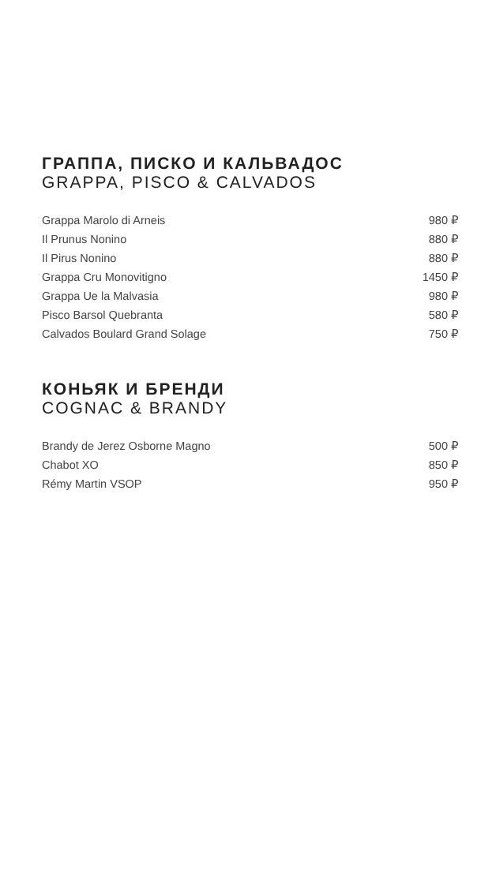ГРАППА, ПИСКО И КАЛЬВАДОС
GRAPPA, PISCO & CALVADOS
| Grappa Marolo di Arneis | 980 ₽ |
| Il Prunus Nonino | 880 ₽ |
| Il Pirus Nonino | 880 ₽ |
| Grappa Cru Monovitigno | 1450 ₽ |
| Grappa Ue la Malvasia | 980 ₽ |
| Pisco Barsol Quebranta | 580 ₽ |
| Calvados Boulard Grand Solage | 750 ₽ |
КОНЬЯК И БРЕНДИ
COGNAC & BRANDY
| Brandy de Jerez Osborne Magno | 500 ₽ |
| Chabot XO | 850 ₽ |
| Rémy Martin VSOP | 950 ₽ |